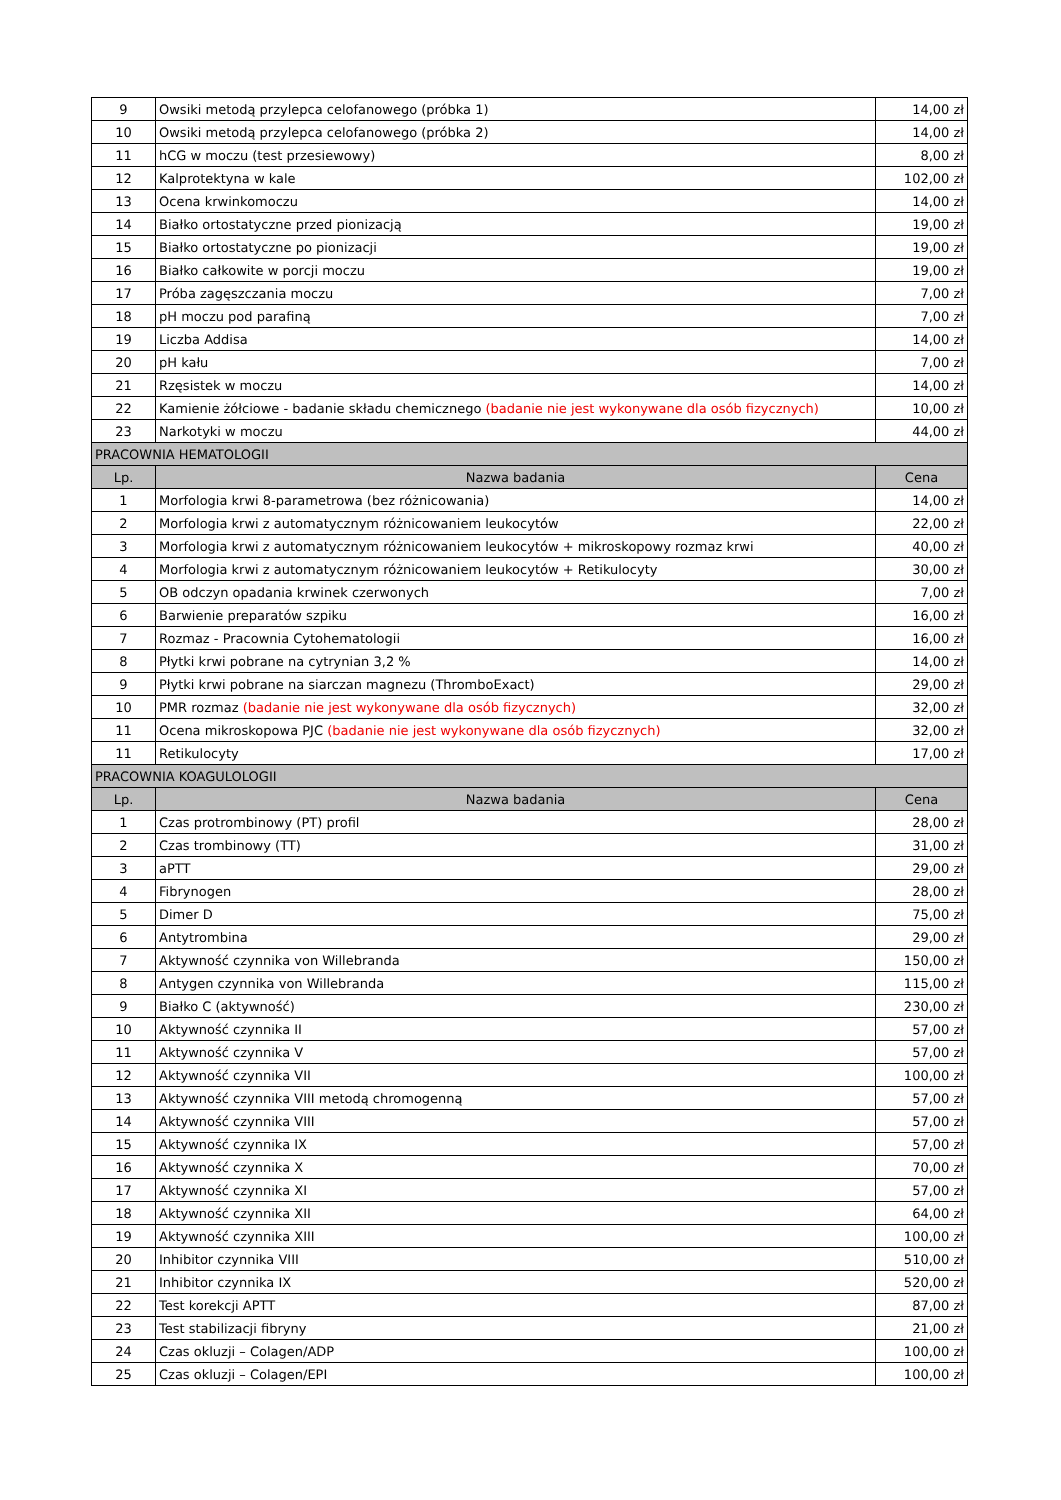| 9 | Owsiki metodą przylepca celofanowego (próbka 1) | 14,00 zł |
| 10 | Owsiki metodą przylepca celofanowego (próbka 2) | 14,00 zł |
| 11 | hCG w moczu (test przesiewowy) | 8,00 zł |
| 12 | Kalprotektyna w kale | 102,00 zł |
| 13 | Ocena krwinkomoczu | 14,00 zł |
| 14 | Białko ortostatyczne przed pionizacją | 19,00 zł |
| 15 | Białko ortostatyczne po pionizacji | 19,00 zł |
| 16 | Białko całkowite w porcji moczu | 19,00 zł |
| 17 | Próba zagęszczania moczu | 7,00 zł |
| 18 | pH moczu pod parafiną | 7,00 zł |
| 19 | Liczba Addisa | 14,00 zł |
| 20 | pH kału | 7,00 zł |
| 21 | Rzęsistek w moczu | 14,00 zł |
| 22 | Kamienie żółciowe - badanie składu chemicznego (badanie nie jest wykonywane dla osób fizycznych) | 10,00 zł |
| 23 | Narkotyki w moczu | 44,00 zł |
| PRACOWNIA HEMATOLOGII | | |
| Lp. | Nazwa badania | Cena |
| 1 | Morfologia krwi 8-parametrowa (bez różnicowania) | 14,00 zł |
| 2 | Morfologia krwi z automatycznym różnicowaniem leukocytów | 22,00 zł |
| 3 | Morfologia krwi z automatycznym różnicowaniem leukocytów + mikroskopowy rozmaz krwi | 40,00 zł |
| 4 | Morfologia krwi z automatycznym różnicowaniem leukocytów + Retikulocyty | 30,00 zł |
| 5 | OB odczyn opadania krwinek czerwonych | 7,00 zł |
| 6 | Barwienie preparatów szpiku | 16,00 zł |
| 7 | Rozmaz - Pracownia Cytohematologii | 16,00 zł |
| 8 | Płytki krwi pobrane na cytrynian 3,2 % | 14,00 zł |
| 9 | Płytki krwi pobrane na siarczan magnezu (ThromboExact) | 29,00 zł |
| 10 | PMR rozmaz (badanie nie jest wykonywane dla osób fizycznych) | 32,00 zł |
| 11 | Ocena mikroskopowa PJC (badanie nie jest wykonywane dla osób fizycznych) | 32,00 zł |
| 11 | Retikulocyty | 17,00 zł |
| PRACOWNIA KOAGULOLOGII | | |
| Lp. | Nazwa badania | Cena |
| 1 | Czas protrombinowy (PT) profil | 28,00 zł |
| 2 | Czas trombinowy (TT) | 31,00 zł |
| 3 | aPTT | 29,00 zł |
| 4 | Fibrynogen | 28,00 zł |
| 5 | Dimer D | 75,00 zł |
| 6 | Antytrombina | 29,00 zł |
| 7 | Aktywność czynnika von Willebranda | 150,00 zł |
| 8 | Antygen czynnika von Willebranda | 115,00 zł |
| 9 | Białko C (aktywność) | 230,00 zł |
| 10 | Aktywność czynnika II | 57,00 zł |
| 11 | Aktywność czynnika V | 57,00 zł |
| 12 | Aktywność czynnika VII | 100,00 zł |
| 13 | Aktywność czynnika VIII metodą chromogenną | 57,00 zł |
| 14 | Aktywność czynnika VIII | 57,00 zł |
| 15 | Aktywność czynnika IX | 57,00 zł |
| 16 | Aktywność czynnika X | 70,00 zł |
| 17 | Aktywność czynnika XI | 57,00 zł |
| 18 | Aktywność czynnika XII | 64,00 zł |
| 19 | Aktywność czynnika XIII | 100,00 zł |
| 20 | Inhibitor czynnika VIII | 510,00 zł |
| 21 | Inhibitor czynnika IX | 520,00 zł |
| 22 | Test korekcji APTT | 87,00 zł |
| 23 | Test stabilizacji fibryny | 21,00 zł |
| 24 | Czas okluzji – Colagen/ADP | 100,00 zł |
| 25 | Czas okluzji – Colagen/EPI | 100,00 zł |